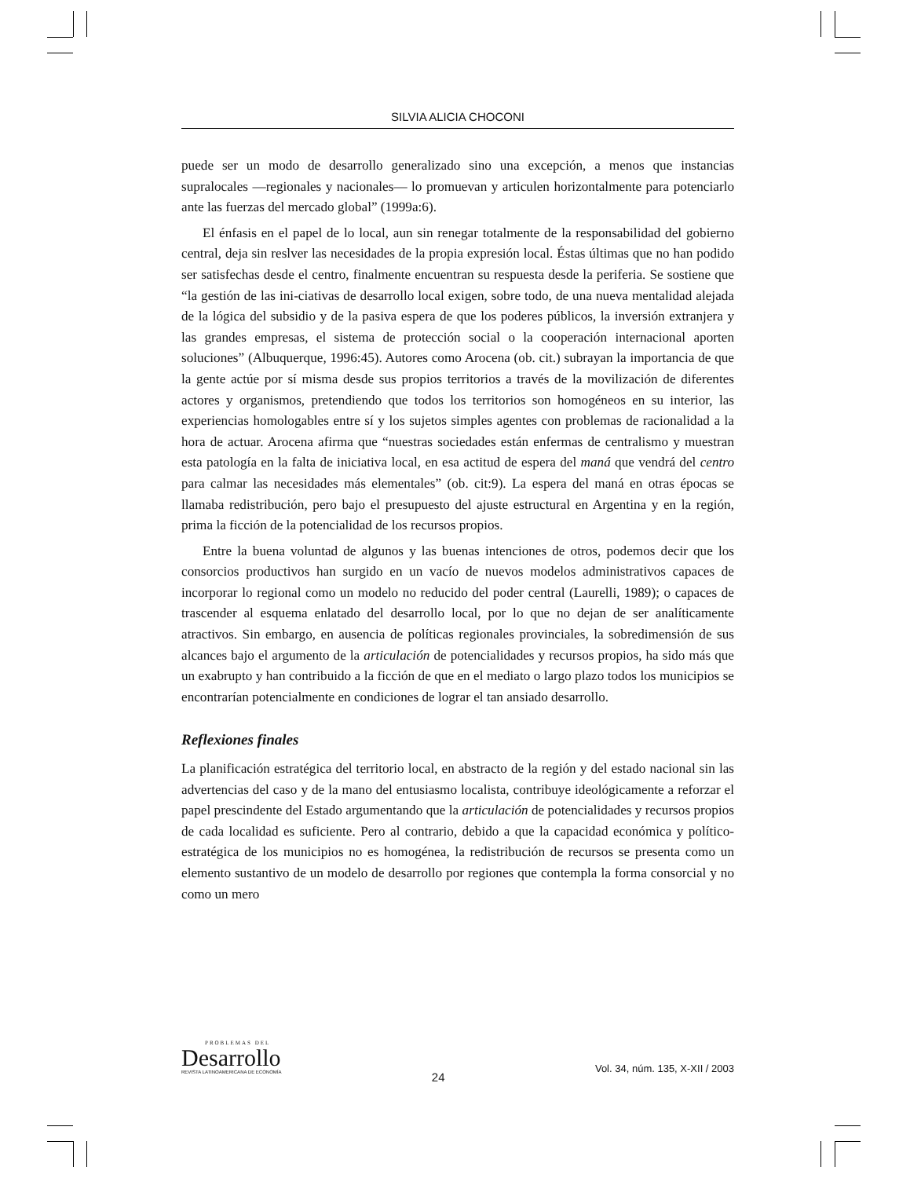SILVIA ALICIA CHOCONI
puede ser un modo de desarrollo generalizado sino una excepción, a menos que instancias supralocales —regionales y nacionales— lo promuevan y articulen horizontalmente para potenciarlo ante las fuerzas del mercado global” (1999a:6).
El énfasis en el papel de lo local, aun sin renegar totalmente de la responsabilidad del gobierno central, deja sin reslver las necesidades de la propia expresión local. Éstas últimas que no han podido ser satisfechas desde el centro, finalmente encuentran su respuesta desde la periferia. Se sostiene que “la gestión de las ini-ciativas de desarrollo local exigen, sobre todo, de una nueva mentalidad alejada de la lógica del subsidio y de la pasiva espera de que los poderes públicos, la inversión extranjera y las grandes empresas, el sistema de protección social o la cooperación internacional aporten soluciones” (Albuquerque, 1996:45). Autores como Arocena (ob. cit.) subrayan la importancia de que la gente actúe por sí misma desde sus propios territorios a través de la movilización de diferentes actores y organismos, pretendiendo que todos los territorios son homogéneos en su interior, las experiencias homologables entre sí y los sujetos simples agentes con problemas de racionalidad a la hora de actuar. Arocena afirma que “nuestras sociedades están enfermas de centralismo y muestran esta patología en la falta de iniciativa local, en esa actitud de espera del maná que vendrá del centro para calmar las necesidades más elementales” (ob. cit:9). La espera del maná en otras épocas se llamaba redistribución, pero bajo el presupuesto del ajuste estructural en Argentina y en la región, prima la ficción de la potencialidad de los recursos propios.
Entre la buena voluntad de algunos y las buenas intenciones de otros, podemos decir que los consorcios productivos han surgido en un vacío de nuevos modelos administrativos capaces de incorporar lo regional como un modelo no reducido del poder central (Laurelli, 1989); o capaces de trascender al esquema enlatado del desarrollo local, por lo que no dejan de ser analíticamente atractivos. Sin embargo, en ausencia de políticas regionales provinciales, la sobredimensión de sus alcances bajo el argumento de la articulación de potencialidades y recursos propios, ha sido más que un exabrupto y han contribuido a la ficción de que en el mediato o largo plazo todos los municipios se encontrarían potencialmente en condiciones de lograr el tan ansiado desarrollo.
Reflexiones finales
La planificación estratégica del territorio local, en abstracto de la región y del estado nacional sin las advertencias del caso y de la mano del entusiasmo localista, contribuye ideológicamente a reforzar el papel prescindente del Estado argumentando que la articulación de potencialidades y recursos propios de cada localidad es suficiente. Pero al contrario, debido a que la capacidad económica y político-estratégica de los municipios no es homogénea, la redistribución de recursos se presenta como un elemento sustantivo de un modelo de desarrollo por regiones que contempla la forma consorcial y no como un mero
PROBLEMAS DEL
Desarrollo
REVISTA LATINOAMERICANA DE ECONOMÍA
24
Vol. 34, núm. 135, X-XII / 2003